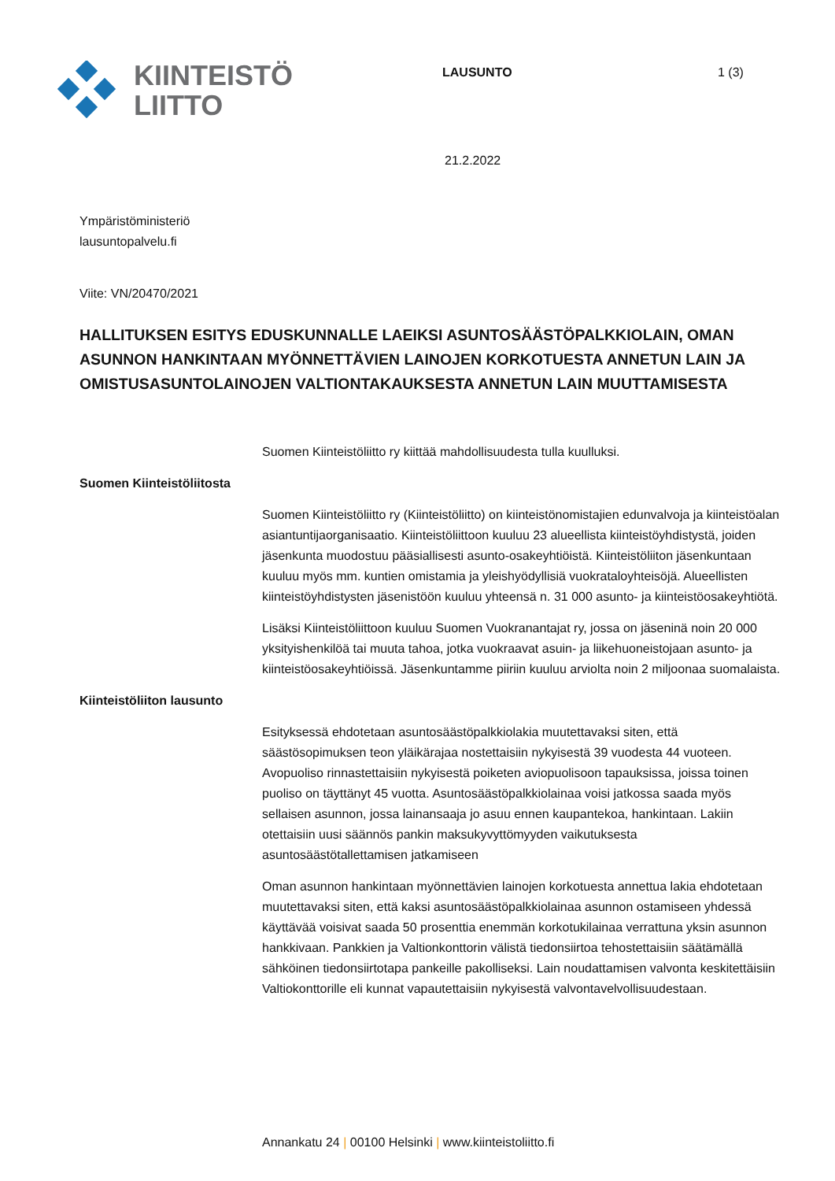KIINTEISTÖ
LIITTO
LAUSUNTO 1 (3)
21.2.2022
Ympäristöministeriö
lausuntopalvelu.fi
Viite: VN/20470/2021
HALLITUKSEN ESITYS EDUSKUNNALLE LAEIKSI ASUNTOSÄÄSTÖPALKKIOLAIN, OMAN ASUNNON HANKINTAAN MYÖNNETTÄVIEN LAINOJEN KORKOTUESTA ANNETUN LAIN JA OMISTUSASUNTOLAINOJEN VALTIONTAKAUKSESTA ANNETUN LAIN MUUTTAMISESTA
Suomen Kiinteistöliitto ry kiittää mahdollisuudesta tulla kuulluksi.
Suomen Kiinteistöliitosta
Suomen Kiinteistöliitto ry (Kiinteistöliitto) on kiinteistönomistajien edunvalvoja ja kiinteistöalan asiantuntijaorganisaatio. Kiinteistöliittoon kuuluu 23 alueellista kiinteistöyhdistystä, joiden jäsenkunta muodostuu pääsiallisesti asunto-osakeyhtiöistä. Kiinteistöliiton jäsenkuntaan kuuluu myös mm. kuntien omistamia ja yleishyödyllisiä vuokrataloyhteisöjä. Alueellisten kiinteistöyhdistysten jäsenistöön kuuluu yhteensä n. 31 000 asunto- ja kiinteistöosakeyhtiötä.
Lisäksi Kiinteistöliittoon kuuluu Suomen Vuokranantajat ry, jossa on jäseninä noin 20 000 yksityishenkilöä tai muuta tahoa, jotka vuokraavat asuin- ja liikehuoneistojaan asunto- ja kiinteistöosakeyhtiöissä. Jäsenkuntamme piiriin kuuluu arviolta noin 2 miljoonaa suomalaista.
Kiinteistöliiton lausunto
Esityksessä ehdotetaan asuntosäästöpalkkiolakia muutettavaksi siten, että säästösopimuksen teon yläikärajaa nostettaisiin nykyisestä 39 vuodesta 44 vuoteen. Avopuoliso rinnastettaisiin nykyisestä poiketen aviopuolisoon tapauksissa, joissa toinen puoliso on täyttänyt 45 vuotta. Asuntosäästöpalkkiolainaa voisi jatkossa saada myös sellaisen asunnon, jossa lainansaaja jo asuu ennen kaupantekoa, hankintaan. Lakiin otettaisiin uusi säännös pankin maksukyvyttömyyden vaikutuksesta asuntosäästötallettamisen jatkamiseen
Oman asunnon hankintaan myönnettävien lainojen korkotuesta annettua lakia ehdotetaan muutettavaksi siten, että kaksi asuntosäästöpalkkiolainaa asunnon ostamiseen yhdessä käyttävää voisivat saada 50 prosenttia enemmän korkotukilainaa verrattuna yksin asunnon hankkivaan. Pankkien ja Valtionkonttorin välistä tiedonsiirtoa tehostettaisiin säätämällä sähköinen tiedonsiirtotapa pankeille pakolliseksi. Lain noudattamisen valvonta keskitettäisiin Valtiokonttorille eli kunnat vapautettaisiin nykyisestä valvontavelvollisuudestaan.
Annankatu 24 | 00100 Helsinki | www.kiinteistoliitto.fi